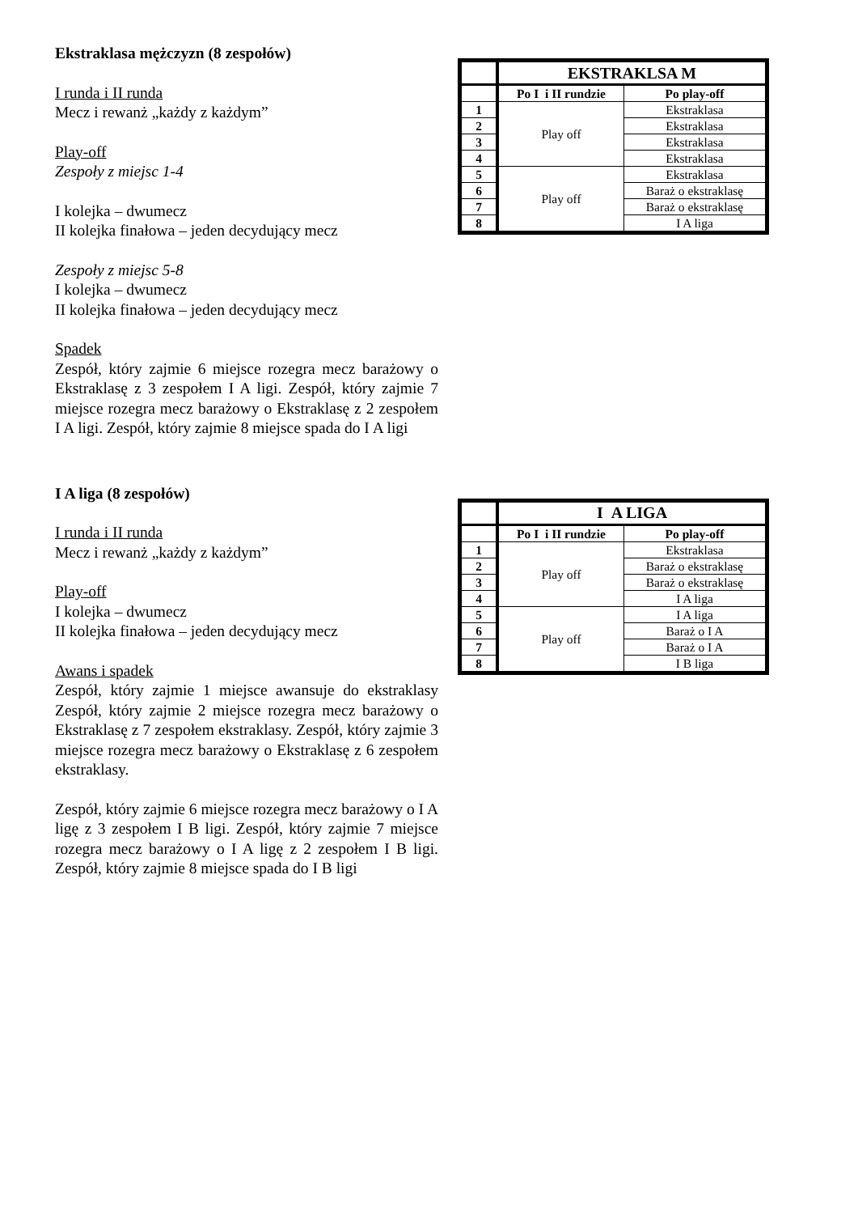Ekstraklasa mężczyzn (8 zespołów)
I runda i II runda
Mecz i rewanż „każdy z każdym”
Play-off
Zespoły z miejsc 1-4
I kolejka – dwumecz
II kolejka finałowa – jeden decydujący mecz
Zespoły z miejsc 5-8
I kolejka – dwumecz
II kolejka finałowa – jeden decydujący mecz
Spadek
Zespół, który zajmie 6 miejsce rozegra mecz barażowy o Ekstraklasę z 3 zespołem I A ligi. Zespół, który zajmie 7 miejsce rozegra mecz barażowy o Ekstraklasę z 2 zespołem I A ligi. Zespół, który zajmie 8 miejsce spada do I A ligi
| | EKSTRAKLSA M | |
| | Po I i II rundzie | Po play-off |
| 1 | Play off | Ekstraklasa |
| 2 | | Ekstraklasa |
| 3 | | Ekstraklasa |
| 4 | | Ekstraklasa |
| 5 | Play off | Ekstraklasa |
| 6 | | Baraż o ekstraklasę |
| 7 | | Baraż o ekstraklasę |
| 8 | | I A liga |
I A liga (8 zespołów)
I runda i II runda
Mecz i rewanż „każdy z każdym”
Play-off
I kolejka – dwumecz
II kolejka finałowa – jeden decydujący mecz
Awans i spadek
Zespół, który zajmie 1 miejsce awansuje do ekstraklasy Zespół, który zajmie 2 miejsce rozegra mecz barażowy o Ekstraklasę z 7 zespołem ekstraklasy. Zespół, który zajmie 3 miejsce rozegra mecz barażowy o Ekstraklasę z 6 zespołem ekstraklasy.
Zespół, który zajmie 6 miejsce rozegra mecz barażowy o I A ligę z 3 zespołem I B ligi. Zespół, który zajmie 7 miejsce rozegra mecz barażowy o I A ligę z 2 zespołem I B ligi. Zespół, który zajmie 8 miejsce spada do I B ligi
| | I A LIGA | |
| | Po I i II rundzie | Po play-off |
| 1 | Play off | Ekstraklasa |
| 2 | | Baraż o ekstraklasę |
| 3 | | Baraż o ekstraklasę |
| 4 | | I A liga |
| 5 | Play off | I A liga |
| 6 | | Baraż o I A |
| 7 | | Baraż o I A |
| 8 | | I B liga |